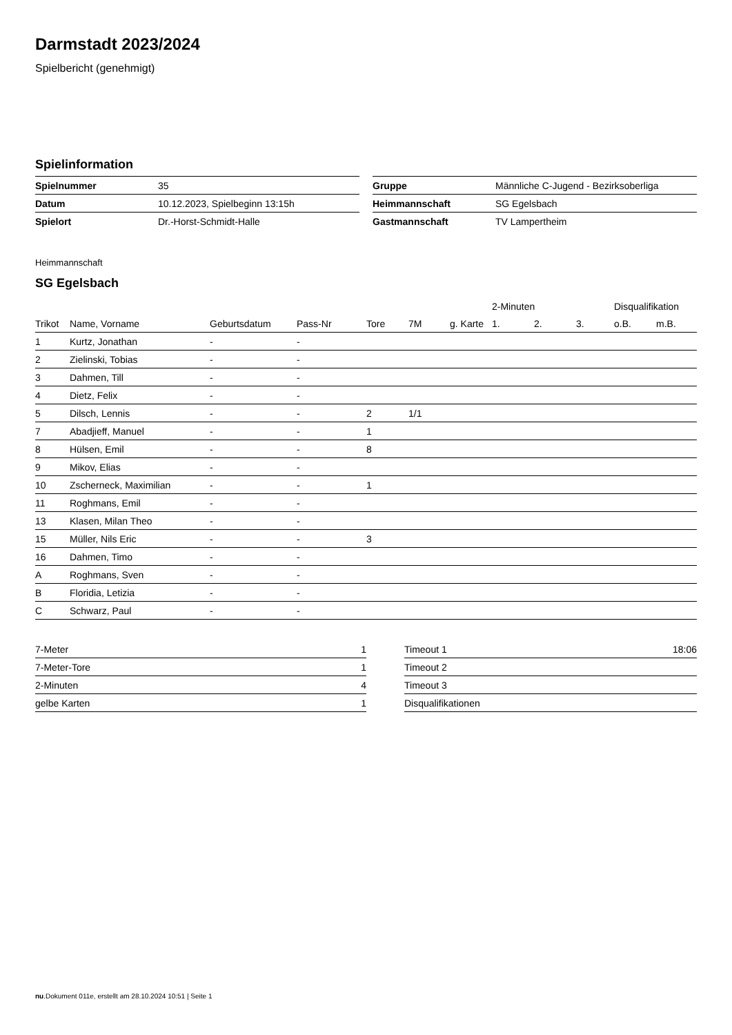Darmstadt 2023/2024
Spielbericht (genehmigt)
Spielinformation
| Spielnummer | 35 |
| Datum | 10.12.2023, Spielbeginn 13:15h |
| Spielort | Dr.-Horst-Schmidt-Halle |
| Gruppe | Männliche C-Jugend - Bezirksoberliga |
| Heimmannschaft | SG Egelsbach |
| Gastmannschaft | TV Lampertheim |
Heimmannschaft
SG Egelsbach
| | | | | | | | 2-Minuten | | | Disqualifikation | |
| --- | --- | --- | --- | --- | --- | --- | --- | --- | --- | --- | --- |
| Trikot | Name, Vorname | Geburtsdatum | Pass-Nr | Tore | 7M | g. Karte | 1. | 2. | 3. | o.B. | m.B. |
| 1 | Kurtz, Jonathan | - | - | | | | | | | | |
| 2 | Zielinski, Tobias | - | - | | | | | | | | |
| 3 | Dahmen, Till | - | - | | | | | | | | |
| 4 | Dietz, Felix | - | - | | | | | | | | |
| 5 | Dilsch, Lennis | - | - | 2 | 1/1 | | | | | | |
| 7 | Abadjieff, Manuel | - | - | 1 | | | | | | | |
| 8 | Hülsen, Emil | - | - | 8 | | | | | | | |
| 9 | Mikov, Elias | - | - | | | | | | | | |
| 10 | Zscherneck, Maximilian | - | - | 1 | | | | | | | |
| 11 | Roghmans, Emil | - | - | | | | | | | | |
| 13 | Klasen, Milan Theo | - | - | | | | | | | | |
| 15 | Müller, Nils Eric | - | - | 3 | | | | | | | |
| 16 | Dahmen, Timo | - | - | | | | | | | | |
| A | Roghmans, Sven | - | - | | | | | | | | |
| B | Floridia, Letizia | - | - | | | | | | | | |
| C | Schwarz, Paul | - | - | | | | | | | | |
| 7-Meter | 1 |
| 7-Meter-Tore | 1 |
| 2-Minuten | 4 |
| gelbe Karten | 1 |
| Timeout 1 | 18:06 |
| Timeout 2 | |
| Timeout 3 | |
| Disqualifikationen | |
nu.Dokument 011e, erstellt am 28.10.2024 10:51 | Seite 1